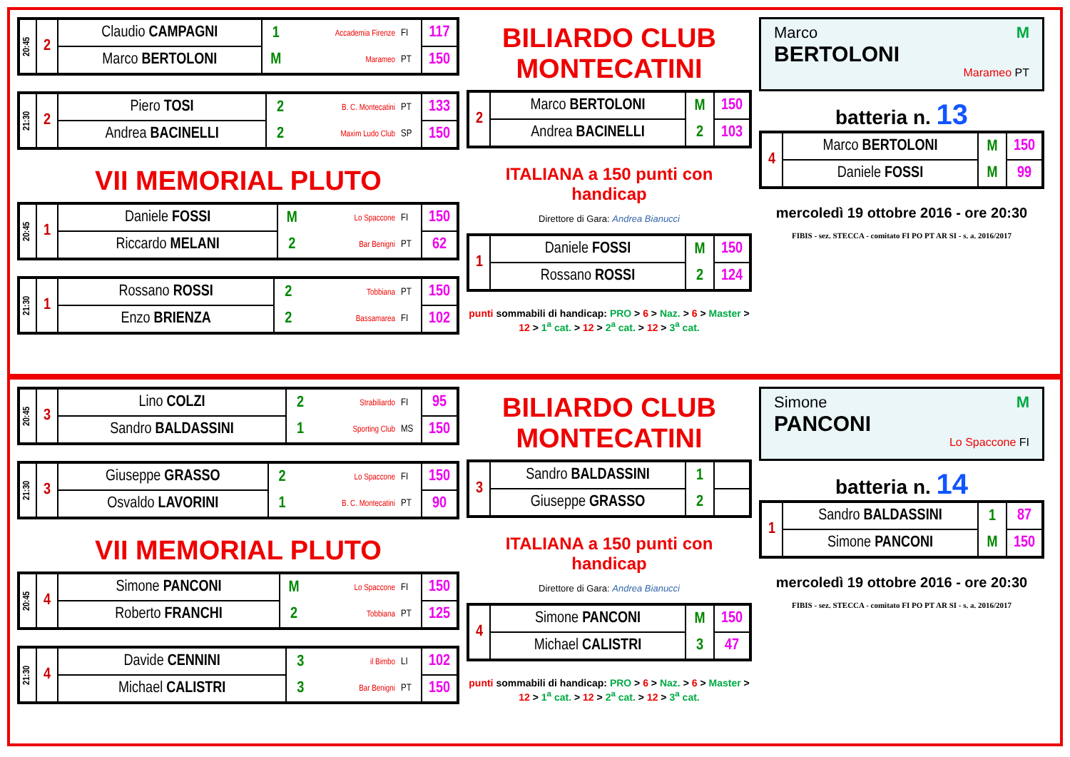| 20:45 | 2 | Claudio CAMPAGNI | 1 | Accademia Firenze | FI | 117 |
| | | Marco BERTOLONI | M | Marameo | PT | 150 |
| 21:30 | 2 | Piero TOSI | 2 | B. C. Montecatini | PT | 133 |
| | | Andrea BACINELLI | 2 | Maxim Ludo Club | SP | 150 |
VII MEMORIAL PLUTO
| 20:45 | 1 | Daniele FOSSI | M | Lo Spaccone | FI | 150 |
| | | Riccardo MELANI | 2 | Bar Benigni | PT | 62 |
| 21:30 | 1 | Rossano ROSSI | 2 | Tobbiana | PT | 150 |
| | | Enzo BRIENZA | 2 | Bassamarea | FI | 102 |
BILIARDO CLUB MONTECATINI
| 2 | Marco BERTOLONI | M | 150 |
| | Andrea BACINELLI | 2 | 103 |
ITALIANA a 150 punti con handicap
Direttore di Gara: Andrea Bianucci
| 1 | Daniele FOSSI | M | 150 |
| | Rossano ROSSI | 2 | 124 |
punti sommabili di handicap: PRO > 6 > Naz. > 6 > Master > 12 > 1<sup>a</sup> cat. > 12 > 2<sup>a</sup> cat. > 12 > 3<sup>a</sup> cat.
Marco M
BERTOLONI
Marameo PT
batteria n. 13
| 4 | Marco BERTOLONI | M | 150 |
| | Daniele FOSSI | M | 99 |
mercoledì 19 ottobre 2016 - ore 20:30
FIBIS - sez. STECCA - comitato FI PO PT AR SI - s. a. 2016/2017
| 20:45 | 3 | Lino COLZI | 2 | Strabiliardo | FI | 95 |
| | | Sandro BALDASSINI | 1 | Sporting Club | MS | 150 |
| 21:30 | 3 | Giuseppe GRASSO | 2 | Lo Spaccone | FI | 150 |
| | | Osvaldo LAVORINI | 1 | B. C. Montecatini | PT | 90 |
VII MEMORIAL PLUTO
| 20:45 | 4 | Simone PANCONI | M | Lo Spaccone | FI | 150 |
| | | Roberto FRANCHI | 2 | Tobbiana | PT | 125 |
| 21:30 | 4 | Davide CENNINI | 3 | il Bimbo | LI | 102 |
| | | Michael CALISTRI | 3 | Bar Benigni | PT | 150 |
BILIARDO CLUB MONTECATINI
| 3 | Sandro BALDASSINI | 1 | |
| | Giuseppe GRASSO | 2 | |
ITALIANA a 150 punti con handicap
Direttore di Gara: Andrea Bianucci
| 4 | Simone PANCONI | M | 150 |
| | Michael CALISTRI | 3 | 47 |
punti sommabili di handicap: PRO > 6 > Naz. > 6 > Master > 12 > 1<sup>a</sup> cat. > 12 > 2<sup>a</sup> cat. > 12 > 3<sup>a</sup> cat.
Simone M
PANCONI
Lo Spaccone FI
batteria n. 14
| 1 | Sandro BALDASSINI | 1 | 87 |
| | Simone PANCONI | M | 150 |
mercoledì 19 ottobre 2016 - ore 20:30
FIBIS - sez. STECCA - comitato FI PO PT AR SI - s. a. 2016/2017